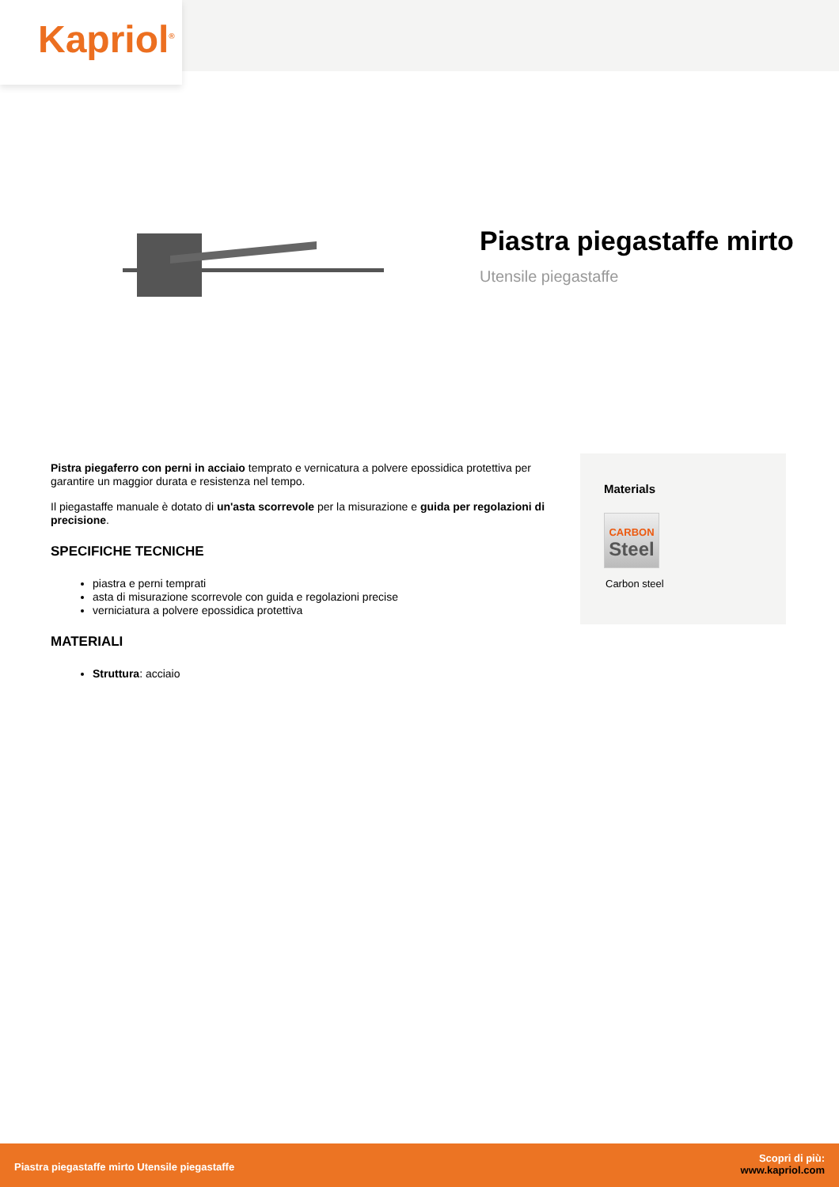Kapriol<sup>®</sup>
Piastra piegastaffe mirto
Utensile piegastaffe
Pistra piegaferro con perni in acciaio temprato e vernicatura a polvere epossidica protettiva per garantire un maggior durata e resistenza nel tempo.
Il piegastaffe manuale è dotato di un'asta scorrevole per la misurazione e guida per regolazioni di precisione.
SPECIFICHE TECNICHE
piastra e perni temprati
asta di misurazione scorrevole con guida e regolazioni precise
verniciatura a polvere epossidica protettiva
MATERIALI
Struttura: acciaio
Materials
CARBON
Steel
Carbon steel
Piastra piegastaffe mirto Utensile piegastaffe
Scopri di più:
www.kapriol.com